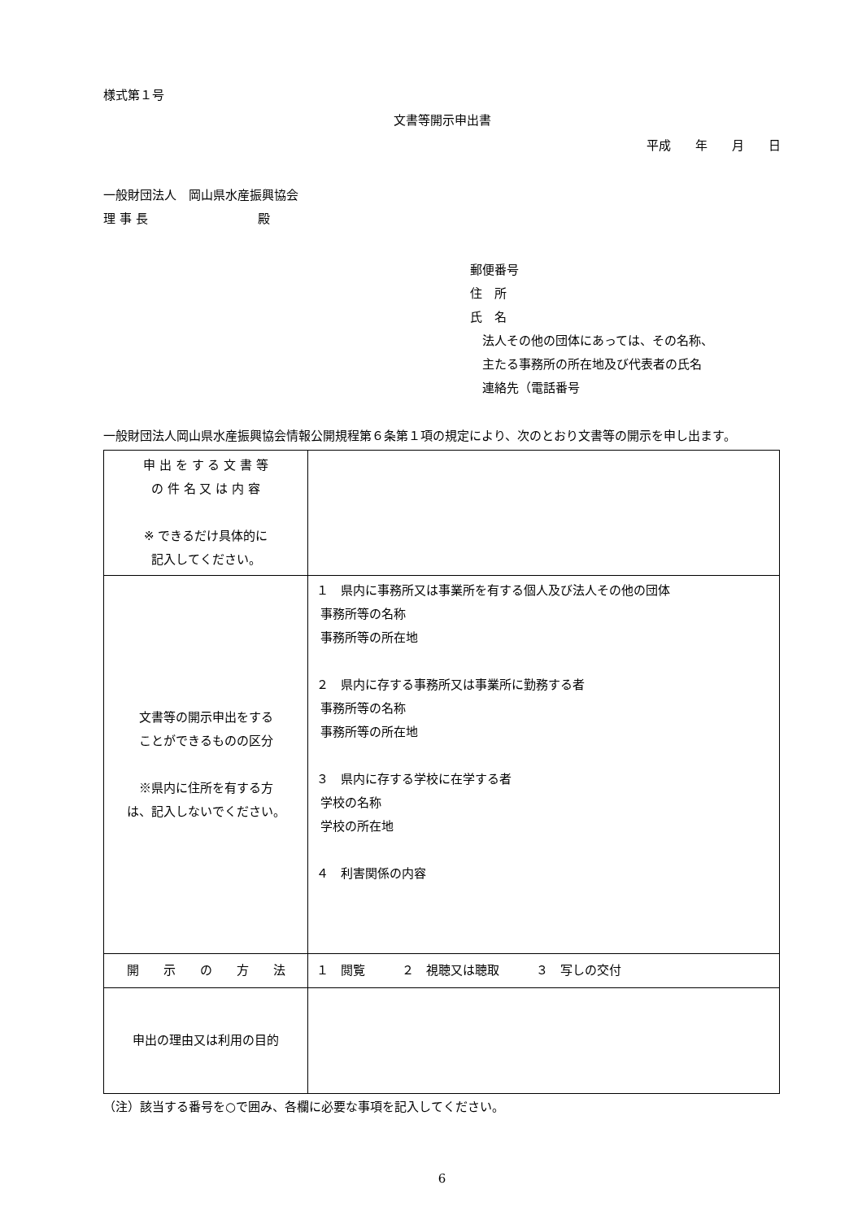様式第１号
文書等開示申出書
平成　　年　　月　　日
一般財団法人　岡山県水産振興協会
理 事 長　　　　　　　　　殿
郵便番号
住　所
氏　名
　法人その他の団体にあっては、その名称、
　主たる事務所の所在地及び代表者の氏名
　連絡先（電話番号
一般財団法人岡山県水産振興協会情報公開規程第６条第１項の規定により、次のとおり文書等の開示を申し出ます。
| 申 出 を す る 文 書 等 の 件 名 又 は 内 容 ※ できるだけ具体的に 記入してください。 | |
| 文書等の開示申出をする ことができるものの区分 ※県内に住所を有する方 は、記入しないでください。 | １ 県内に事務所又は事業所を有する個人及び法人その他の団体 事務所等の名称 事務所等の所在地 ２ 県内に存する事務所又は事業所に勤務する者 事務所等の名称 事務所等の所在地 ３ 県内に存する学校に在学する者 学校の名称 学校の所在地 ４ 利害関係の内容 |
| 開 示 の 方 法 | １ 閲覧 ２ 視聴又は聴取 ３ 写しの交付 |
| 申出の理由又は利用の目的 | |
（注）該当する番号を○で囲み、各欄に必要な事項を記入してください。
6